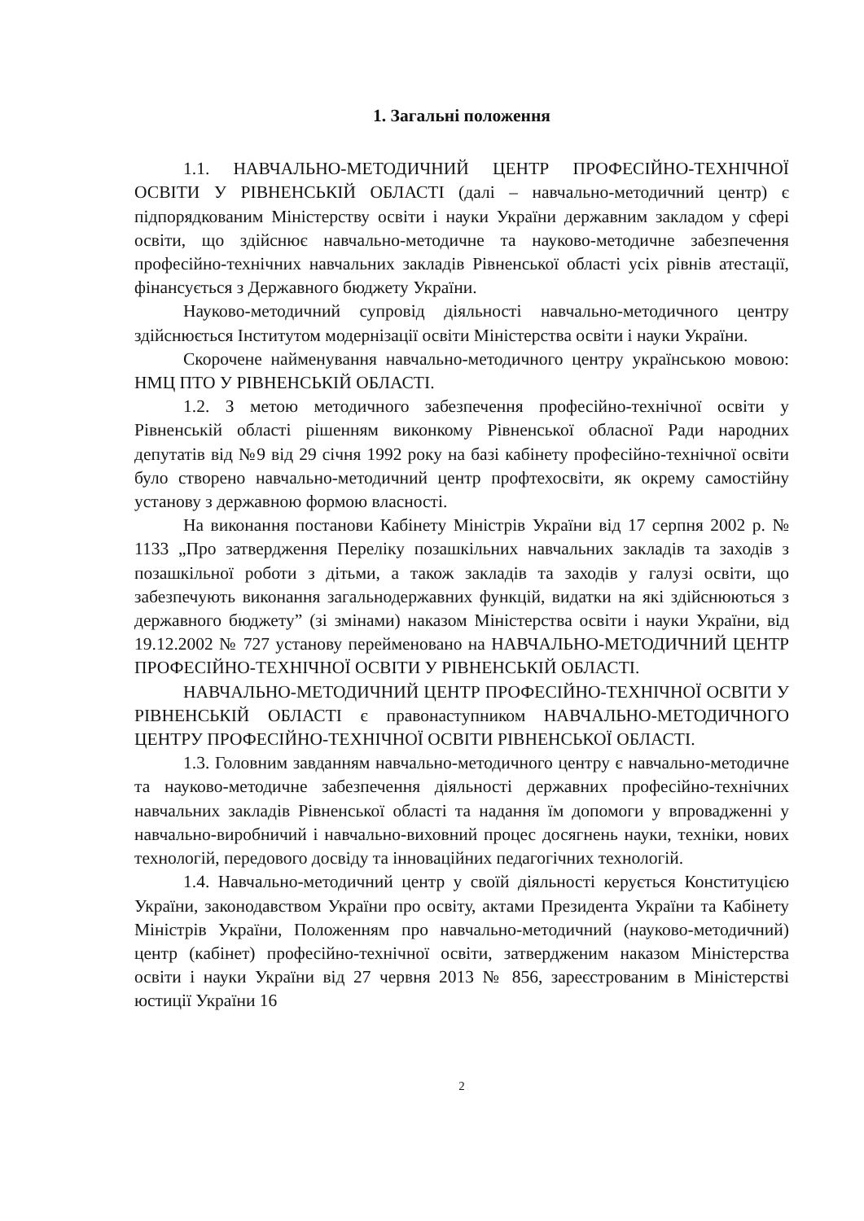1. Загальні положення
1.1. НАВЧАЛЬНО-МЕТОДИЧНИЙ ЦЕНТР ПРОФЕСІЙНО-ТЕХНІЧНОЇ ОСВІТИ У РІВНЕНСЬКІЙ ОБЛАСТІ (далі – навчально-методичний центр) є підпорядкованим Міністерству освіти і науки України державним закладом у сфері освіти, що здійснює навчально-методичне та науково-методичне забезпечення професійно-технічних навчальних закладів Рівненської області усіх рівнів атестації, фінансується з Державного бюджету України.
Науково-методичний супровід діяльності навчально-методичного центру здійснюється Інститутом модернізації освіти Міністерства освіти і науки України.
Скорочене найменування навчально-методичного центру українською мовою: НМЦ ПТО У РІВНЕНСЬКІЙ ОБЛАСТІ.
1.2. З метою методичного забезпечення професійно-технічної освіти у Рівненській області рішенням виконкому Рівненської обласної Ради народних депутатів від №9 від 29 січня 1992 року на базі кабінету професійно-технічної освіти було створено навчально-методичний центр профтехосвіти, як окрему самостійну установу з державною формою власності.
На виконання постанови Кабінету Міністрів України від 17 серпня 2002 р. № 1133 „Про затвердження Переліку позашкільних навчальних закладів та заходів з позашкільної роботи з дітьми, а також закладів та заходів у галузі освіти, що забезпечують виконання загальнодержавних функцій, видатки на які здійснюються з державного бюджету” (зі змінами) наказом Міністерства освіти і науки України, від 19.12.2002 № 727 установу перейменовано на НАВЧАЛЬНО-МЕТОДИЧНИЙ ЦЕНТР ПРОФЕСІЙНО-ТЕХНІЧНОЇ ОСВІТИ У РІВНЕНСЬКІЙ ОБЛАСТІ.
НАВЧАЛЬНО-МЕТОДИЧНИЙ ЦЕНТР ПРОФЕСІЙНО-ТЕХНІЧНОЇ ОСВІТИ У РІВНЕНСЬКІЙ ОБЛАСТІ є правонаступником НАВЧАЛЬНО-МЕТОДИЧНОГО ЦЕНТРУ ПРОФЕСІЙНО-ТЕХНІЧНОЇ ОСВІТИ РІВНЕНСЬКОЇ ОБЛАСТІ.
1.3. Головним завданням навчально-методичного центру є навчально-методичне та науково-методичне забезпечення діяльності державних професійно-технічних навчальних закладів Рівненської області та надання їм допомоги у впровадженні у навчально-виробничий і навчально-виховний процес досягнень науки, техніки, нових технологій, передового досвіду та інноваційних педагогічних технологій.
1.4. Навчально-методичний центр у своїй діяльності керується Конституцією України, законодавством України про освіту, актами Президента України та Кабінету Міністрів України, Положенням про навчально-методичний (науково-методичний) центр (кабінет) професійно-технічної освіти, затвердженим наказом Міністерства освіти і науки України від 27 червня 2013 № 856, зареєстрованим в Міністерстві юстиції України 16
2